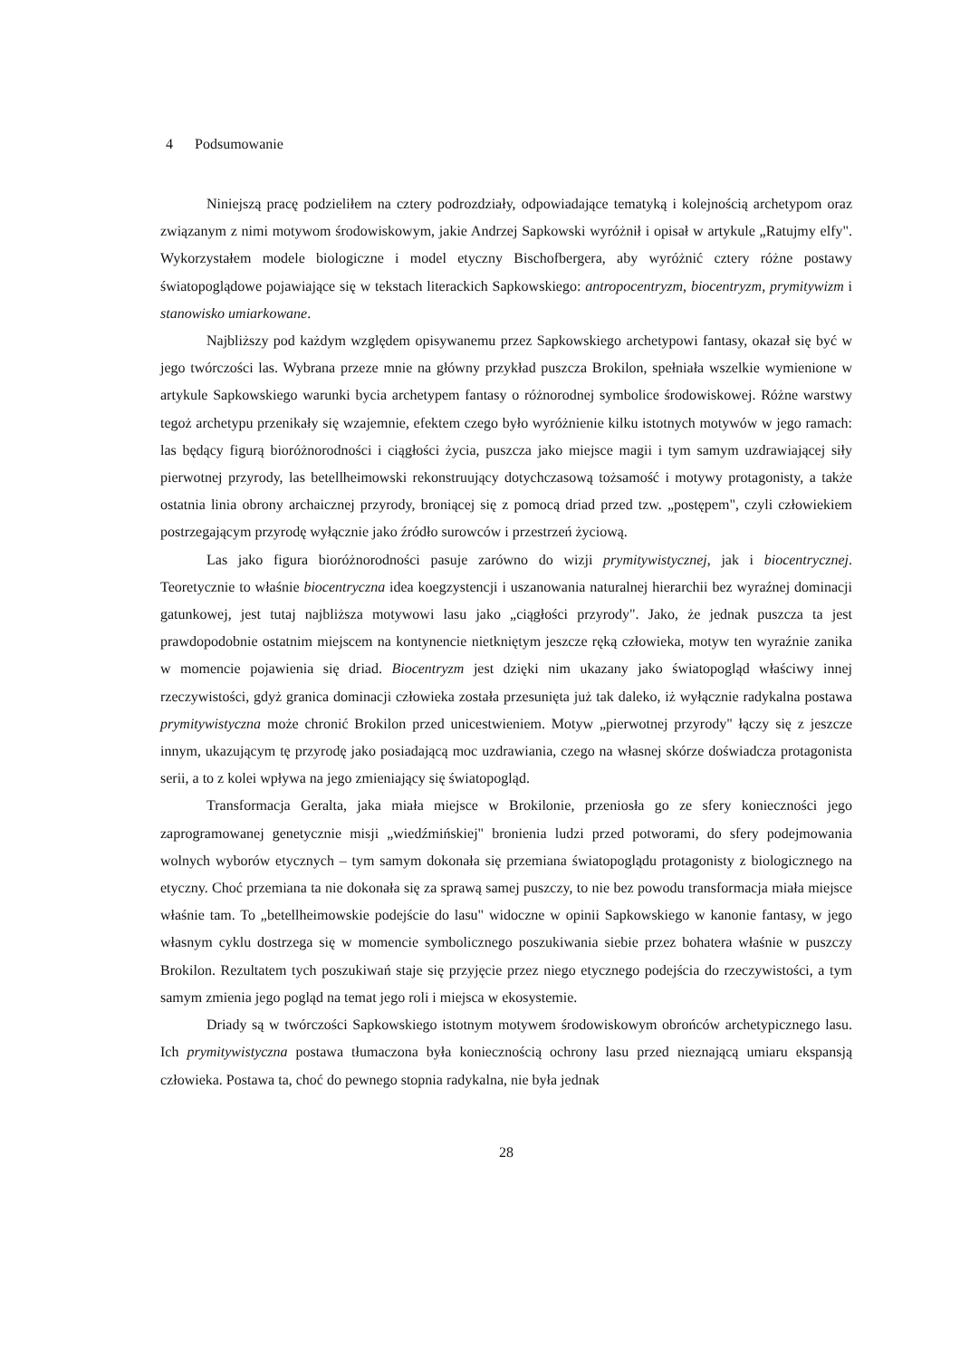4 Podsumowanie
Niniejszą pracę podzieliłem na cztery podrozdziały, odpowiadające tematyką i kolejnością archetypom oraz związanym z nimi motywom środowiskowym, jakie Andrzej Sapkowski wyróżnił i opisał w artykule „Ratujmy elfy". Wykorzystałem modele biologiczne i model etyczny Bischofbergera, aby wyróżnić cztery różne postawy światopoglądowe pojawiające się w tekstach literackich Sapkowskiego: antropocentryzm, biocentryzm, prymitywizm i stanowisko umiarkowane.
Najbliższy pod każdym względem opisywanemu przez Sapkowskiego archetypowi fantasy, okazał się być w jego twórczości las. Wybrana przeze mnie na główny przykład puszcza Brokilon, spełniała wszelkie wymienione w artykule Sapkowskiego warunki bycia archetypem fantasy o różnorodnej symbolice środowiskowej. Różne warstwy tegoż archetypu przenikały się wzajemnie, efektem czego było wyróżnienie kilku istotnych motywów w jego ramach: las będący figurą bioróżnorodności i ciągłości życia, puszcza jako miejsce magii i tym samym uzdrawiającej siły pierwotnej przyrody, las betellheimowski rekonstruujący dotychczasową tożsamość i motywy protagonisty, a także ostatnia linia obrony archaicznej przyrody, broniącej się z pomocą driad przed tzw. „postępem", czyli człowiekiem postrzegającym przyrodę wyłącznie jako źródło surowców i przestrzeń życiową.
Las jako figura bioróżnorodności pasuje zarówno do wizji prymitywistycznej, jak i biocentrycznej. Teoretycznie to właśnie biocentryczna idea koegzystencji i uszanowania naturalnej hierarchii bez wyraźnej dominacji gatunkowej, jest tutaj najbliższa motywowi lasu jako „ciągłości przyrody". Jako, że jednak puszcza ta jest prawdopodobnie ostatnim miejscem na kontynencie nietkniętym jeszcze ręką człowieka, motyw ten wyraźnie zanika w momencie pojawienia się driad. Biocentryzm jest dzięki nim ukazany jako światopogląd właściwy innej rzeczywistości, gdyż granica dominacji człowieka została przesunięta już tak daleko, iż wyłącznie radykalna postawa prymitywistyczna może chronić Brokilon przed unicestwieniem. Motyw „pierwotnej przyrody" łączy się z jeszcze innym, ukazującym tę przyrodę jako posiadającą moc uzdrawiania, czego na własnej skórze doświadcza protagonista serii, a to z kolei wpływa na jego zmieniający się światopogląd.
Transformacja Geralta, jaka miała miejsce w Brokilonie, przeniosła go ze sfery konieczności jego zaprogramowanej genetycznie misji „wiedźmińskiej" bronienia ludzi przed potworami, do sfery podejmowania wolnych wyborów etycznych – tym samym dokonała się przemiana światopoglądu protagonisty z biologicznego na etyczny. Choć przemiana ta nie dokonała się za sprawą samej puszczy, to nie bez powodu transformacja miała miejsce właśnie tam. To „betellheimowskie podejście do lasu" widoczne w opinii Sapkowskiego w kanonie fantasy, w jego własnym cyklu dostrzega się w momencie symbolicznego poszukiwania siebie przez bohatera właśnie w puszczy Brokilon. Rezultatem tych poszukiwań staje się przyjęcie przez niego etycznego podejścia do rzeczywistości, a tym samym zmienia jego pogląd na temat jego roli i miejsca w ekosystemie.
Driady są w twórczości Sapkowskiego istotnym motywem środowiskowym obrońców archetypicznego lasu. Ich prymitywistyczna postawa tłumaczona była koniecznością ochrony lasu przed nieznającą umiaru ekspansją człowieka. Postawa ta, choć do pewnego stopnia radykalna, nie była jednak
28